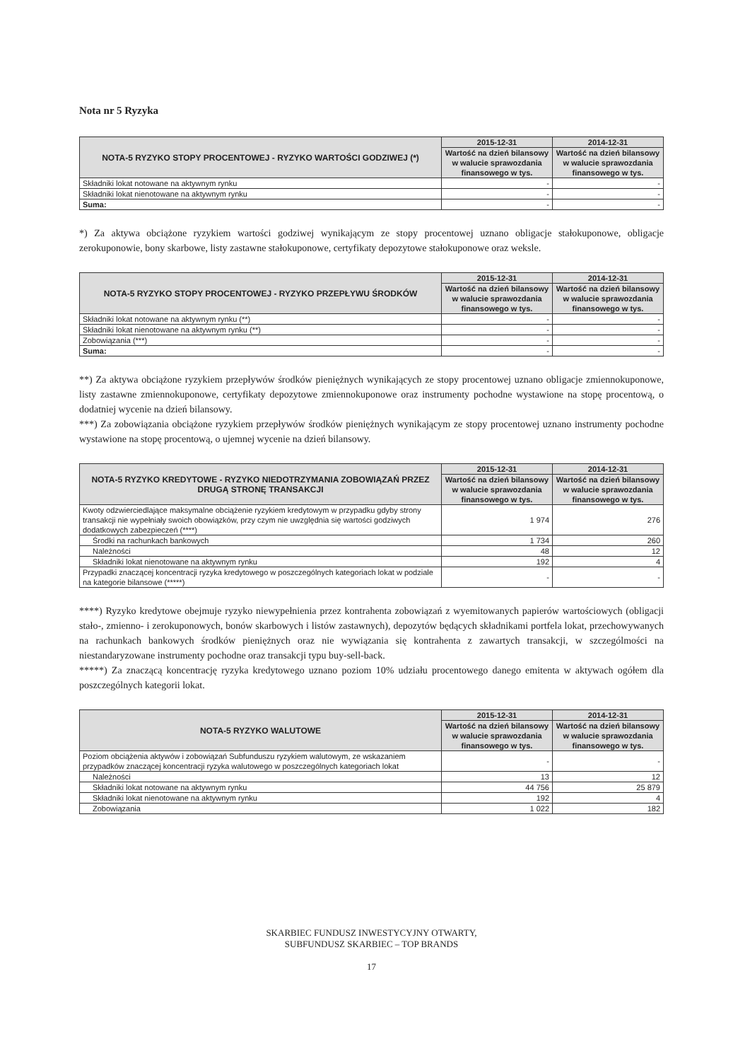Nota nr 5 Ryzyka
| NOTA-5 RYZYKO STOPY PROCENTOWEJ - RYZYKO WARTOŚCI GODZIWEJ (*) | 2015-12-31 | 2014-12-31 |
| --- | --- | --- |
| | Wartość na dzień bilansowy w walucie sprawozdania finansowego w tys. | Wartość na dzień bilansowy w walucie sprawozdania finansowego w tys. |
| Składniki lokat notowane na aktywnym rynku | - | - |
| Składniki lokat nienotowane na aktywnym rynku | - | - |
| Suma: | - | - |
*) Za aktywa obciążone ryzykiem wartości godziwej wynikającym ze stopy procentowej uznano obligacje stałokuponowe, obligacje zerokuponowie, bony skarbowe, listy zastawne stałokuponowe, certyfikaty depozytowe stałokuponowe oraz weksle.
| NOTA-5 RYZYKO STOPY PROCENTOWEJ - RYZYKO PRZEPŁYWU ŚRODKÓW | 2015-12-31 | 2014-12-31 |
| --- | --- | --- |
| | Wartość na dzień bilansowy w walucie sprawozdania finansowego w tys. | Wartość na dzień bilansowy w walucie sprawozdania finansowego w tys. |
| Składniki lokat notowane na aktywnym rynku (**) | - | - |
| Składniki lokat nienotowane na aktywnym rynku (**) | - | - |
| Zobowiązania (***) | - | - |
| Suma: | - | - |
**) Za aktywa obciążone ryzykiem przepływów środków pieniężnych wynikających ze stopy procentowej uznano obligacje zmiennokuponowe, listy zastawne zmiennokuponowe, certyfikaty depozytowe zmiennokuponowe oraz instrumenty pochodne wystawione na stopę procentową, o dodatniej wycenie na dzień bilansowy.
***) Za zobowiązania obciążone ryzykiem przepływów środków pieniężnych wynikającym ze stopy procentowej uznano instrumenty pochodne wystawione na stopę procentową, o ujemnej wycenie na dzień bilansowy.
| NOTA-5 RYZYKO KREDYTOWE - RYZYKO NIEDOTRZYMANIA ZOBOWIĄZAŃ PRZEZ DRUGĄ STRONĘ TRANSAKCJI | 2015-12-31 | 2014-12-31 |
| --- | --- | --- |
| | Wartość na dzień bilansowy w walucie sprawozdania finansowego w tys. | Wartość na dzień bilansowy w walucie sprawozdania finansowego w tys. |
| Kwoty odzwierciedlające maksymalne obciążenie ryzykiem kredytowym w przypadku gdyby strony transakcji nie wypełniały swoich obowiązków, przy czym nie uwzględnia się wartości godziwych dodatkowych zabezpieczeń (****) | 1 974 | 276 |
| Środki na rachunkach bankowych | 1 734 | 260 |
| Należności | 48 | 12 |
| Składniki lokat nienotowane na aktywnym rynku | 192 | 4 |
| Przypadki znaczącej koncentracji ryzyka kredytowego w poszczególnych kategoriach lokat w podziale na kategorie bilansowe (*****) | - | - |
****) Ryzyko kredytowe obejmuje ryzyko niewypełnienia przez kontrahenta zobowiązań z wyemitowanych papierów wartościowych (obligacji stało-, zmienno- i zerokuponowych, bonów skarbowych i listów zastawnych), depozytów będących składnikami portfela lokat, przechowywanych na rachunkach bankowych środków pieniężnych oraz nie wywiązania się kontrahenta z zawartych transakcji, w szczególmości na niestandaryzowane instrumenty pochodne oraz transakcji typu buy-sell-back.
*****) Za znaczącą koncentrację ryzyka kredytowego uznano poziom 10% udziału procentowego danego emitenta w aktywach ogółem dla poszczególnych kategorii lokat.
| NOTA-5 RYZYKO WALUTOWE | 2015-12-31 | 2014-12-31 |
| --- | --- | --- |
| | Wartość na dzień bilansowy w walucie sprawozdania finansowego w tys. | Wartość na dzień bilansowy w walucie sprawozdania finansowego w tys. |
| Poziom obciążenia aktywów i zobowiązań Subfunduszu ryzykiem walutowym, ze wskazaniem przypadków znaczącej koncentracji ryzyka walutowego w poszczególnych kategoriach lokat | - | - |
| Należności | 13 | 12 |
| Składniki lokat notowane na aktywnym rynku | 44 756 | 25 879 |
| Składniki lokat nienotowane na aktywnym rynku | 192 | 4 |
| Zobowiązania | 1 022 | 182 |
SKARBIEC FUNDUSZ INWESTYCYJNY OTWARTY,
SUBFUNDUSZ SKARBIEC – TOP BRANDS
17